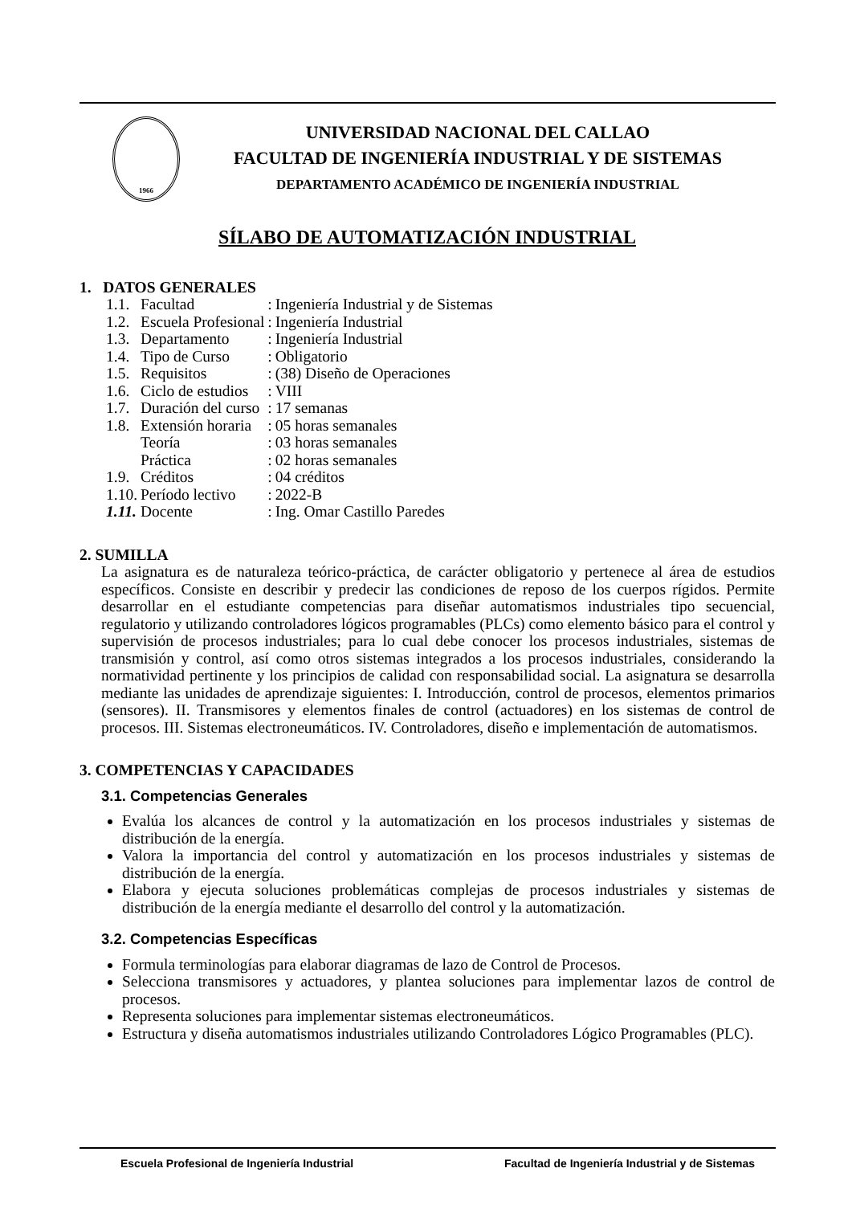1966
UNIVERSIDAD NACIONAL DEL CALLAO
FACULTAD DE INGENIERÍA INDUSTRIAL Y DE SISTEMAS
DEPARTAMENTO ACADÉMICO DE INGENIERÍA INDUSTRIAL
SÍLABO DE AUTOMATIZACIÓN INDUSTRIAL
1. DATOS GENERALES
| 1.1. | Facultad | : | Ingeniería Industrial y de Sistemas |
| 1.2. | Escuela Profesional | : | Ingeniería Industrial |
| 1.3. | Departamento | : | Ingeniería Industrial |
| 1.4. | Tipo de Curso | : | Obligatorio |
| 1.5. | Requisitos | : | (38) Diseño de Operaciones |
| 1.6. | Ciclo de estudios | : | VIII |
| 1.7. | Duración del curso | : | 17 semanas |
| 1.8. | Extensión horaria | : | 05 horas semanales |
| | Teoría | : | 03 horas semanales |
| | Práctica | : | 02 horas semanales |
| 1.9. | Créditos | : | 04 créditos |
| 1.10. | Período lectivo | : | 2022-B |
| 1.11. | Docente | : | Ing. Omar Castillo Paredes |
2. SUMILLA
La asignatura es de naturaleza teórico-práctica, de carácter obligatorio y pertenece al área de estudios específicos. Consiste en describir y predecir las condiciones de reposo de los cuerpos rígidos. Permite desarrollar en el estudiante competencias para diseñar automatismos industriales tipo secuencial, regulatorio y utilizando controladores lógicos programables (PLCs) como elemento básico para el control y supervisión de procesos industriales; para lo cual debe conocer los procesos industriales, sistemas de transmisión y control, así como otros sistemas integrados a los procesos industriales, considerando la normatividad pertinente y los principios de calidad con responsabilidad social. La asignatura se desarrolla mediante las unidades de aprendizaje siguientes: I. Introducción, control de procesos, elementos primarios (sensores). II. Transmisores y elementos finales de control (actuadores) en los sistemas de control de procesos. III. Sistemas electroneumáticos. IV. Controladores, diseño e implementación de automatismos.
3. COMPETENCIAS Y CAPACIDADES
3.1. Competencias Generales
Evalúa los alcances de control y la automatización en los procesos industriales y sistemas de distribución de la energía.
Valora la importancia del control y automatización en los procesos industriales y sistemas de distribución de la energía.
Elabora y ejecuta soluciones problemáticas complejas de procesos industriales y sistemas de distribución de la energía mediante el desarrollo del control y la automatización.
3.2. Competencias Específicas
Formula terminologías para elaborar diagramas de lazo de Control de Procesos.
Selecciona transmisores y actuadores, y plantea soluciones para implementar lazos de control de procesos.
Representa soluciones para implementar sistemas electroneumáticos.
Estructura y diseña automatismos industriales utilizando Controladores Lógico Programables (PLC).
Escuela Profesional de Ingeniería Industrial Facultad de Ingeniería Industrial y de Sistemas